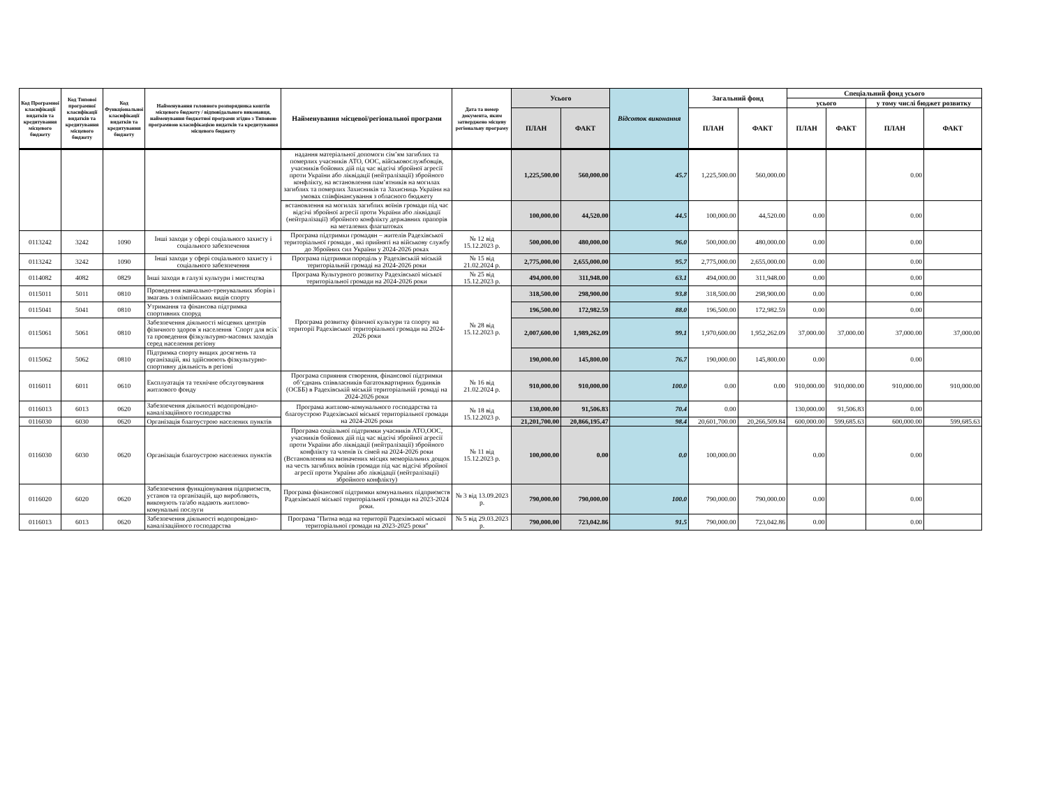| Код Програмної класифікації видатків та кредитування місцевого бюджету | Код Типової програмної класифікації видатків та кредитування місцевого бюджету | Код Функціональної класифікації видатків та кредитування бюджету | Найменування головного розпорядника коштів місцевого бюджету / відповідального виконавця, найменування бюджетної програми згідно з Типовою програмною класифікацією видатків та кредитування місцевого бюджету | Найменування місцевої/регіональної програми | Дата та номер документа, яким затверджено місцеву регіональну програму | Усього | | Відсоток виконання | Загальний фонд | | Спеціальний фонд усього | | | |
| --- | --- | --- | --- | --- | --- | --- | --- | --- | --- | --- | --- | --- | --- | --- |
| | | | | | | | | | | | усього | | у тому числі бюджет розвитку | |
| | | | | | | ПЛАН | ФАКТ | | ПЛАН | ФАКТ | ПЛАН | ФАКТ | ПЛАН | ФАКТ |
| | | | | надання матеріальної допомоги сім’ям загиблих та померлих учасників АТО, ООС, військовослужбовців, учасників бойових дій під час відсічі збройної агресії проти України або ліквідації (нейтралізації) збройного конфлікту, на встановлення пам’ятників на могилах загиблих та померлих Захисників та Захисниць України на умовах співфінансування з обласного бюджету | | 1,225,500.00 | 560,000.00 | 45.7 | 1,225,500.00 | 560,000.00 | | | 0.00 | |
| | | | | встановлення на могилах загиблих воїнів громади під час відсічі збройної агресії проти України або ліквідації (нейтралізації) збройного конфлікту державних прапорів на металевих флагштоках | | 100,000.00 | 44,520.00 | 44.5 | 100,000.00 | 44,520.00 | 0.00 | | 0.00 | |
| 0113242 | 3242 | 1090 | Інші заходи у сфері соціального захисту і соціального забезпечення | Програма підтримки громадян – жителів Радехівської територіальної громади , які прийняті на військову службу до Збройних сил України у 2024-2026 роках | № 12 від 15.12.2023 р. | 500,000.00 | 480,000.00 | 96.0 | 500,000.00 | 480,000.00 | 0.00 | | 0.00 | |
| 0113242 | 3242 | 1090 | Інші заходи у сфері соціального захисту і соціального забезпечення | Програма підтримки породіль у Радехівській міській територіальній громаді на 2024-2026 роки | № 15 від 21.02.2024 р. | 2,775,000.00 | 2,655,000.00 | 95.7 | 2,775,000.00 | 2,655,000.00 | 0.00 | | 0.00 | |
| 0114082 | 4082 | 0829 | Інші заходи в галузі культури і мистецтва | Програма Культурного розвитку Радехівської міської територіальної громади на 2024-2026 роки | № 25 від 15.12.2023 р. | 494,000.00 | 311,948.00 | 63.1 | 494,000.00 | 311,948.00 | 0.00 | | 0.00 | |
| 0115011 | 5011 | 0810 | Проведення навчально-тренувальних зборів і змагань з олімпійських видів спорту | Програма розвитку фізичної культури та спорту на території Радехівської територіальної громади на 2024-2026 роки | № 28 від 15.12.2023 р. | 318,500.00 | 298,900.00 | 93.8 | 318,500.00 | 298,900.00 | 0.00 | | 0.00 | |
| 0115041 | 5041 | 0810 | Утримання та фінансова підтримка спортивних споруд | | | 196,500.00 | 172,982.59 | 88.0 | 196,500.00 | 172,982.59 | 0.00 | | 0.00 | |
| 0115061 | 5061 | 0810 | Забезпечення діяльності місцевих центрів фізичного здоров`я населення `Спорт для всіх` та проведення фізкультурно-масових заходів серед населення регіону | | | 2,007,600.00 | 1,989,262.09 | 99.1 | 1,970,600.00 | 1,952,262.09 | 37,000.00 | 37,000.00 | 37,000.00 | 37,000.00 |
| 0115062 | 5062 | 0810 | Підтримка спорту вищих досягнень та організацій, які здійснюють фізкультурно-спортивну діяльність в регіоні | | | 190,000.00 | 145,800.00 | 76.7 | 190,000.00 | 145,800.00 | 0.00 | | 0.00 | |
| 0116011 | 6011 | 0610 | Експлуатація та технічне обслуговування житлового фонду | Програма сприяння створення, фінансової підтримки об’єднань співвласників багатоквартирних будинків (ОСББ) в Радехівській міській територіальній громаді на 2024-2026 роки | № 16 від 21.02.2024 р. | 910,000.00 | 910,000.00 | 100.0 | 0.00 | 0.00 | 910,000.00 | 910,000.00 | 910,000.00 | 910,000.00 |
| 0116013 | 6013 | 0620 | Забезпечення діяльності водопровідно-каналізаційного господарства | Програма житлово-комунального господарства та благоустрою Радехівської міської територіальної громади на 2024-2026 роки | № 18 від 15.12.2023 р. | 130,000.00 | 91,506.83 | 70.4 | 0.00 | | 130,000.00 | 91,506.83 | 0.00 | |
| 0116030 | 6030 | 0620 | Організація благоустрою населених пунктів | | | 21,201,700.00 | 20,866,195.47 | 98.4 | 20,601,700.00 | 20,266,509.84 | 600,000.00 | 599,685.63 | 600,000.00 | 599,685.63 |
| 0116030 | 6030 | 0620 | Організація благоустрою населених пунктів | Програма соціальної підтримки учасників АТО,ООС, учасників бойових дій під час відсічі збройної агресії проти України або ліквідації (нейтралізації) збройного конфлікту та членів їх сімей на 2024-2026 роки (Встановлення на визначених місцях меморіальних дощок на честь загиблих воїнів громади під час відсічі збройної агресії проти України або ліквідації (нейтралізації) збройного конфлікту) | № 11 від 15.12.2023 р. | 100,000.00 | 0.00 | 0.0 | 100,000.00 | | 0.00 | | 0.00 | |
| 0116020 | 6020 | 0620 | Забезпечення функціонування підприємств, установ та організацій, що виробляють, виконують та/або надають житлово-комунальні послуги | Програма фінансової підтримки комунальних підприємств Радехівської міської територіальної громади на 2023-2024 роки. | № 3 від 13.09.2023 р. | 790,000.00 | 790,000.00 | 100.0 | 790,000.00 | 790,000.00 | 0.00 | | 0.00 | |
| 0116013 | 6013 | 0620 | Забезпечення діяльності водопровідно-каналізаційного господарства | Програма "Питна вода на території Радехівської міської територіальної громади на 2023-2025 роки" | № 5 від 29.03.2023 р. | 790,000.00 | 723,042.86 | 91.5 | 790,000.00 | 723,042.86 | 0.00 | | 0.00 | |